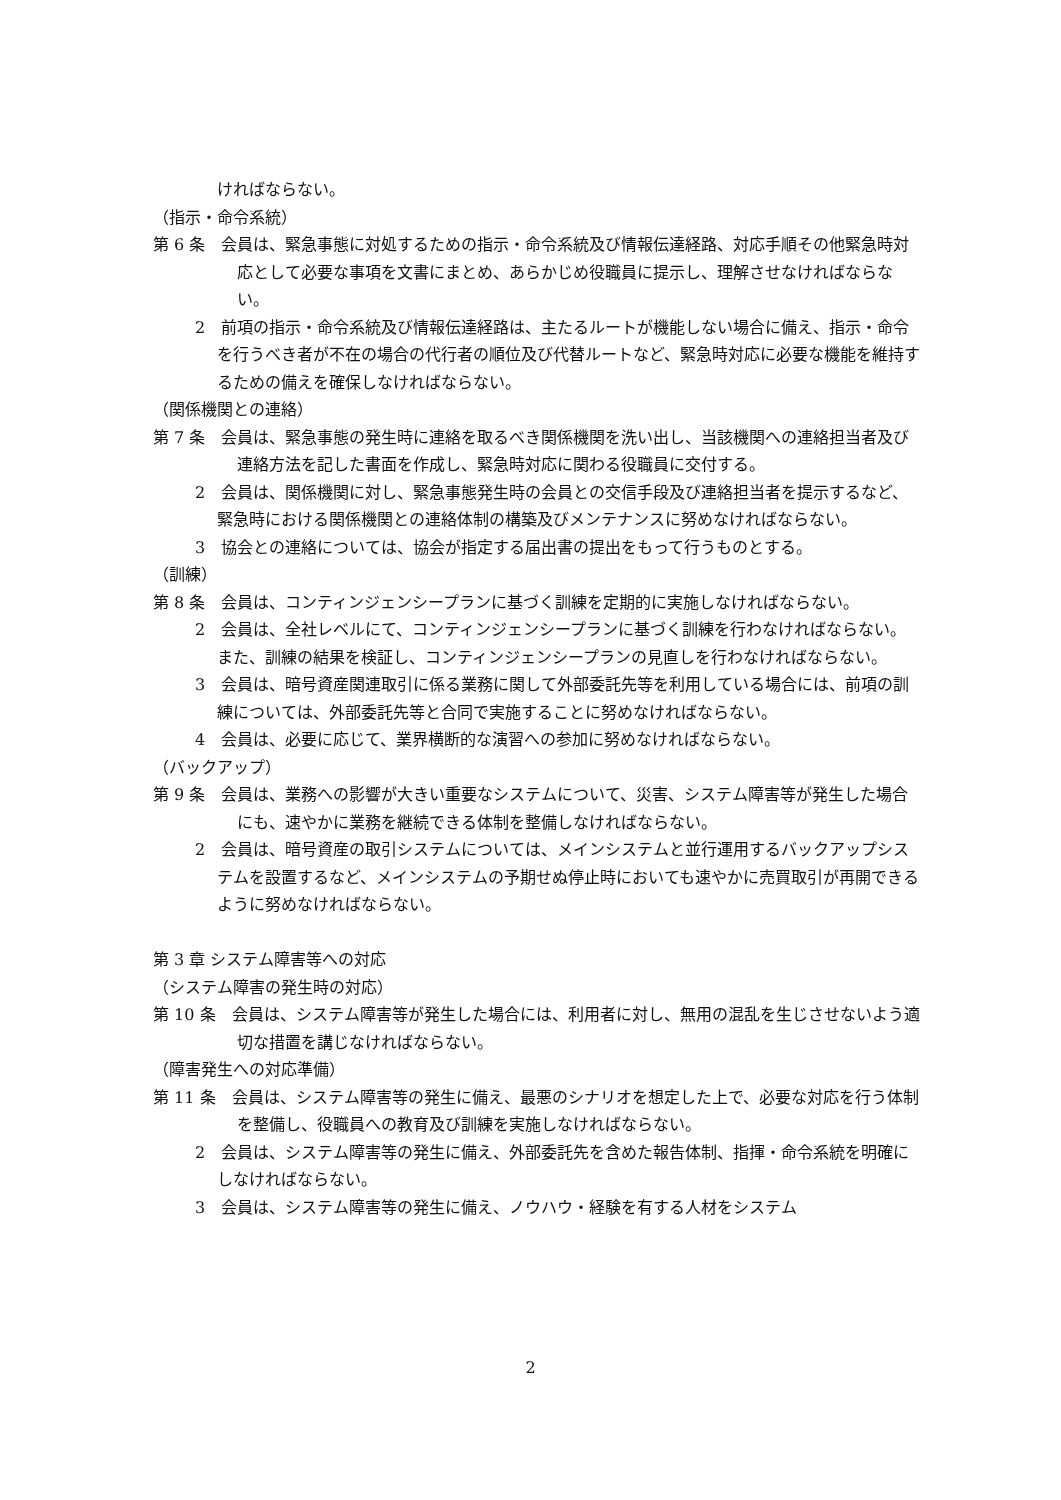ければならない。
（指示・命令系統）
第 6 条　会員は、緊急事態に対処するための指示・命令系統及び情報伝達経路、対応手順その他緊急時対応として必要な事項を文書にまとめ、あらかじめ役職員に提示し、理解させなければならない。
2　前項の指示・命令系統及び情報伝達経路は、主たるルートが機能しない場合に備え、指示・命令を行うべき者が不在の場合の代行者の順位及び代替ルートなど、緊急時対応に必要な機能を維持するための備えを確保しなければならない。
（関係機関との連絡）
第 7 条　会員は、緊急事態の発生時に連絡を取るべき関係機関を洗い出し、当該機関への連絡担当者及び連絡方法を記した書面を作成し、緊急時対応に関わる役職員に交付する。
2　会員は、関係機関に対し、緊急事態発生時の会員との交信手段及び連絡担当者を提示するなど、緊急時における関係機関との連絡体制の構築及びメンテナンスに努めなければならない。
3　協会との連絡については、協会が指定する届出書の提出をもって行うものとする。
（訓練）
第 8 条　会員は、コンティンジェンシープランに基づく訓練を定期的に実施しなければならない。
2　会員は、全社レベルにて、コンティンジェンシープランに基づく訓練を行わなければならない。 また、訓練の結果を検証し、コンティンジェンシープランの見直しを行わなければならない。
3　会員は、暗号資産関連取引に係る業務に関して外部委託先等を利用している場合には、前項の訓練については、外部委託先等と合同で実施することに努めなければならない。
4　会員は、必要に応じて、業界横断的な演習への参加に努めなければならない。
（バックアップ）
第 9 条　会員は、業務への影響が大きい重要なシステムについて、災害、システム障害等が発生した場合にも、速やかに業務を継続できる体制を整備しなければならない。
2　会員は、暗号資産の取引システムについては、メインシステムと並行運用するバックアップシステムを設置するなど、メインシステムの予期せぬ停止時においても速やかに売買取引が再開できるように努めなければならない。
第 3 章 システム障害等への対応
（システム障害の発生時の対応）
第 10 条　会員は、システム障害等が発生した場合には、利用者に対し、無用の混乱を生じさせないよう適切な措置を講じなければならない。
（障害発生への対応準備）
第 11 条　会員は、システム障害等の発生に備え、最悪のシナリオを想定した上で、必要な対応を行う体制を整備し、役職員への教育及び訓練を実施しなければならない。
2　会員は、システム障害等の発生に備え、外部委託先を含めた報告体制、指揮・命令系統を明確にしなければならない。
3　会員は、システム障害等の発生に備え、ノウハウ・経験を有する人材をシステム
2